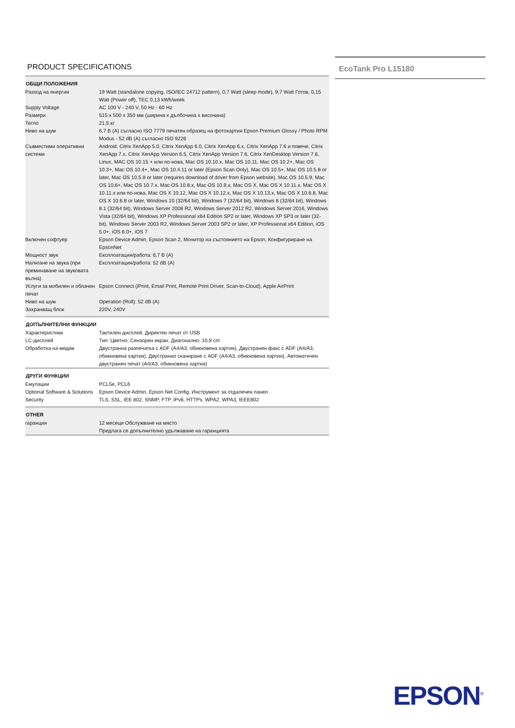PRODUCT SPECIFICATIONS
| ОБЩИ ПОЛОЖЕНИЯ | |
| --- | --- |
| Разход на енергия | 19 Watt (standalone copying, ISO/IEC 24712 pattern), 0,7 Watt (sleep mode), 9,7 Watt Готов, 0,15 Watt (Power off), TEC 0,13 kWh/week |
| Supply Voltage | AC 100 V - 240 V, 50 Hz - 60 Hz |
| Размери | 515 x 500 x 350 мм (ширина x дълбочина x височина) |
| Тегло | 21,5 кг |
| Ниво на шум | 6,7 B (A) съгласно ISO 7779 печатен образец на фотохартия Epson Premium Glossy / Photo RPM Modus - 52 dB (A) съгласно ISO 9226 |
| Съвместими оперативни системи | Android, Citrix XenApp 5.0, Citrix XenApp 6.0, Citrix XenApp 6.x, Citrix XenApp 7.6 и повече, Citrix XenApp 7.x, Citrix XenApp Version 6.5, Citrix XenApp Version 7.6, Citrix XenDesktop Version 7.6, Linux, MAC OS 10.15 + или по-нова, Mac OS 10.10.x, Mac OS 10.11, Mac OS 10.2+, Mac OS 10.3+, Mac OS 10.4+, Mac OS 10.4.11 or later (Epson Scan Only), Mac OS 10.5+, Mac OS 10.5.8 or later, Mac OS 10.5.8 or later (requires download of driver from Epson website), Mac OS 10.5.9, Mac OS 10.6+, Mac OS 10.7.x, Mac OS 10.8.x, Mac OS 10.9.x, Mac OS X, Mac OS X 10.11.x, Mac OS X 10.11.x или по-нова, Mac OS X 10.12, Mac OS X 10.12.x, Mac OS X 10.13.x, Mac OS X 10.6.8, Mac OS X 10.6.8 or later, Windows 10 (32/64 bit), Windows 7 (32/64 bit), Windows 8 (32/64 bit), Windows 8.1 (32/64 bit), Windows Server 2008 R2, Windows Server 2012 R2, Windows Server 2016, Windows Vista (32/64 bit), Windows XP Professional x64 Edition SP2 or later, Windows XP SP3 or later (32-bit), Windows Server 2003 R2, Windows Server 2003 SP2 or later, XP Professional x64 Edition, iOS 5.0+, iOS 6.0+, iOS 7 |
| Включен софтуер | Epson Device Admin, Epson Scan 2, Монитор на състоянието на Epson, Конфигуриране на EpsonNet |
| Мощност звук | Експлоатация/работа: 6,7 B (A) |
| Налягане на звука (при преминаване на звуковата вълна) | Експлоатация/работа: 52 dB (A) |
| Услуги за мобилен и облачен печат | Epson Connect (iPrint, Email Print, Remote Print Driver, Scan-to-Cloud), Apple AirPrint |
| Ниво на шум | Operation (Roll): 52 dB (A) |
| Захранващ блок | 220V, 240V |
| ДОПЪЛНИТЕЛНИ ФУНКЦИИ | |
| Характеристики | Тактилен дисплей, Директен печат от USB |
| LC-дисплей | Тип: Цветно, Сензорен екран, Диагонално: 10,9 cm |
| Обработка на медии | Двустранна разпечатка с ADF (A4/A3, обикновена хартия), Двустранен факс с ADF (A4/A3, обикновена хартия), Двустранно сканиране с ADF (A4/A3, обикновена хартия), Автоматичен двустранен печат (A4/A3, обикновена хартия) |
| ДРУГИ ФУНКЦИИ | |
| Емулации | PCL5e, PCL6 |
| Optional Software & Solutions | Epson Device Admin, Epson Net Config, Инструмент за отдалечен панел |
| Security | TLS, SSL, IEE 802, SNMP, FTP, IPv6, HTTPs, WPA2, WPA3, IEEE802 |
| OTHER | |
| гаранция | 12 месеци Обслужване на място |
| | Предлага се допълнително удължаване на гаранцията |
EcoTank Pro L15180
EPSON<sup>®</sup>